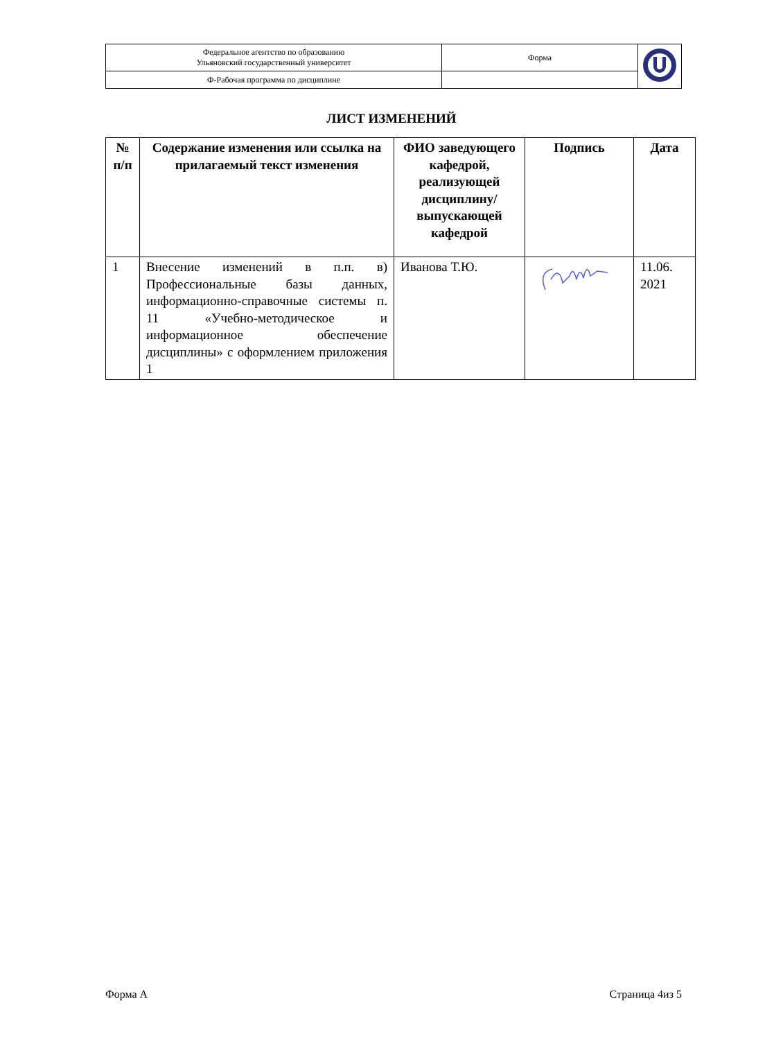| Федеральное агентство по образованию Ульяновский государственный университет | Форма | |
| Ф-Рабочая программа по дисциплине | | |
ЛИСТ ИЗМЕНЕНИЙ
| № п/п | Содержание изменения или ссылка на прилагаемый текст изменения | ФИО заведующего кафедрой, реализующей дисциплину/выпускающей кафедрой | Подпись | Дата |
| --- | --- | --- | --- | --- |
| 1 | Внесение изменений в п.п. в) Профессиональные базы данных, информационно-справочные системы п. 11 «Учебно-методическое и информационное обеспечение дисциплины» с оформлением приложения 1 | Иванова Т.Ю. | | 11.06. 2021 |
Форма А Страница 4из 5